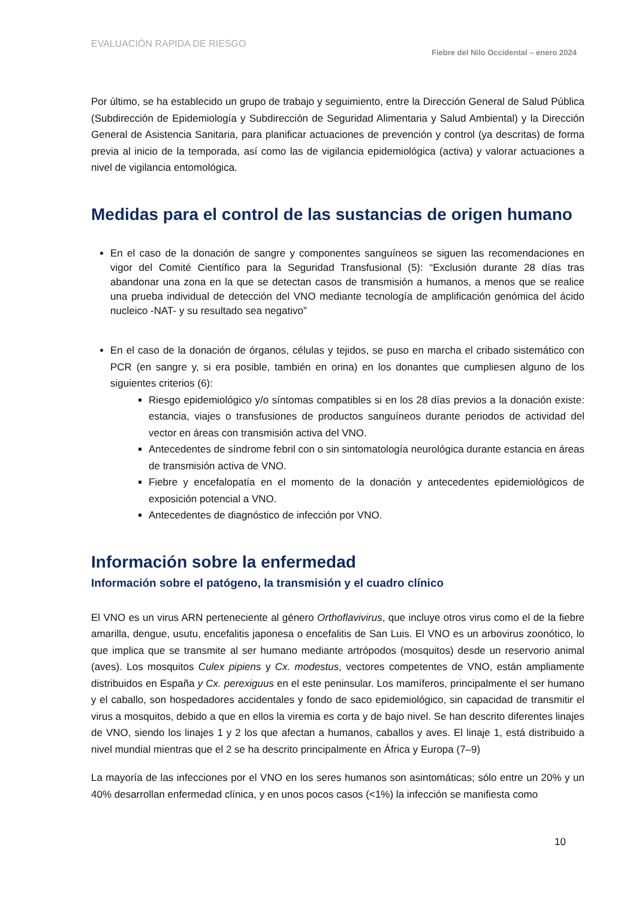EVALUACIÓN RAPIDA DE RIESGO
Fiebre del Nilo Occidental – enero 2024
Por último, se ha establecido un grupo de trabajo y seguimiento, entre la Dirección General de Salud Pública (Subdirección de Epidemiología y Subdirección de Seguridad Alimentaria y Salud Ambiental) y la Dirección General de Asistencia Sanitaria, para planificar actuaciones de prevención y control (ya descritas) de forma previa al inicio de la temporada, así como las de vigilancia epidemiológica (activa) y valorar actuaciones a nivel de vigilancia entomológica.
Medidas para el control de las sustancias de origen humano
En el caso de la donación de sangre y componentes sanguíneos se siguen las recomendaciones en vigor del Comité Científico para la Seguridad Transfusional (5): “Exclusión durante 28 días tras abandonar una zona en la que se detectan casos de transmisión a humanos, a menos que se realice una prueba individual de detección del VNO mediante tecnología de amplificación genómica del ácido nucleico -NAT- y su resultado sea negativo”
En el caso de la donación de órganos, células y tejidos, se puso en marcha el cribado sistemático con PCR (en sangre y, si era posible, también en orina) en los donantes que cumpliesen alguno de los siguientes criterios (6):
Riesgo epidemiológico y/o síntomas compatibles si en los 28 días previos a la donación existe: estancia, viajes o transfusiones de productos sanguíneos durante periodos de actividad del vector en áreas con transmisión activa del VNO.
Antecedentes de síndrome febril con o sin sintomatología neurológica durante estancia en áreas de transmisión activa de VNO.
Fiebre y encefalopatía en el momento de la donación y antecedentes epidemiológicos de exposición potencial a VNO.
Antecedentes de diagnóstico de infección por VNO.
Información sobre la enfermedad
Información sobre el patógeno, la transmisión y el cuadro clínico
El VNO es un virus ARN perteneciente al género Orthoflavivirus, que incluye otros virus como el de la fiebre amarilla, dengue, usutu, encefalitis japonesa o encefalitis de San Luis. El VNO es un arbovirus zoonótico, lo que implica que se transmite al ser humano mediante artrópodos (mosquitos) desde un reservorio animal (aves). Los mosquitos Culex pipiens y Cx. modestus, vectores competentes de VNO, están ampliamente distribuidos en España y Cx. perexiguus en el este peninsular. Los mamíferos, principalmente el ser humano y el caballo, son hospedadores accidentales y fondo de saco epidemiológico, sin capacidad de transmitir el virus a mosquitos, debido a que en ellos la viremia es corta y de bajo nivel. Se han descrito diferentes linajes de VNO, siendo los linajes 1 y 2 los que afectan a humanos, caballos y aves. El linaje 1, está distribuido a nivel mundial mientras que el 2 se ha descrito principalmente en África y Europa (7–9)
La mayoría de las infecciones por el VNO en los seres humanos son asintomáticas; sólo entre un 20% y un 40% desarrollan enfermedad clínica, y en unos pocos casos (<1%) la infección se manifiesta como
10